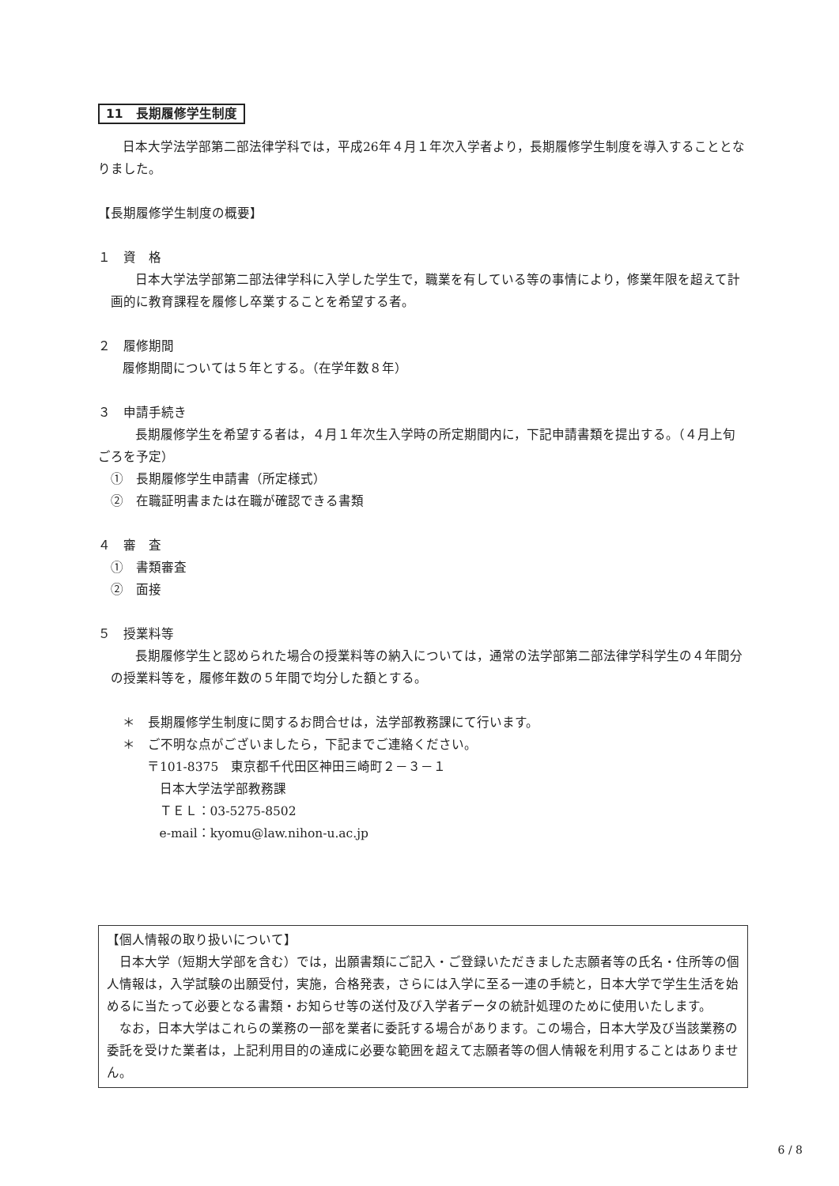11　長期履修学生制度
日本大学法学部第二部法律学科では，平成26年４月１年次入学者より，長期履修学生制度を導入することとなりました。
【長期履修学生制度の概要】
１　資　格
日本大学法学部第二部法律学科に入学した学生で，職業を有している等の事情により，修業年限を超えて計画的に教育課程を履修し卒業することを希望する者。
２　履修期間
履修期間については５年とする。（在学年数８年）
３　申請手続き
長期履修学生を希望する者は，４月１年次生入学時の所定期間内に，下記申請書類を提出する。（４月上旬ごろを予定）
①　長期履修学生申請書（所定様式）
②　在職証明書または在職が確認できる書類
４　審　査
①　書類審査
②　面接
５　授業料等
長期履修学生と認められた場合の授業料等の納入については，通常の法学部第二部法律学科学生の４年間分の授業料等を，履修年数の５年間で均分した額とする。
＊　長期履修学生制度に関するお問合せは，法学部教務課にて行います。
＊　ご不明な点がございましたら，下記までご連絡ください。
〒101-8375　東京都千代田区神田三崎町２－３－１
日本大学法学部教務課
ＴＥＬ：03-5275-8502
e-mail：kyomu@law.nihon-u.ac.jp
【個人情報の取り扱いについて】
日本大学（短期大学部を含む）では，出願書類にご記入・ご登録いただきました志願者等の氏名・住所等の個人情報は，入学試験の出願受付，実施，合格発表，さらには入学に至る一連の手続と，日本大学で学生生活を始めるに当たって必要となる書類・お知らせ等の送付及び入学者データの統計処理のために使用いたします。
なお，日本大学はこれらの業務の一部を業者に委託する場合があります。この場合，日本大学及び当該業務の委託を受けた業者は，上記利用目的の達成に必要な範囲を超えて志願者等の個人情報を利用することはありません。
6 / 8